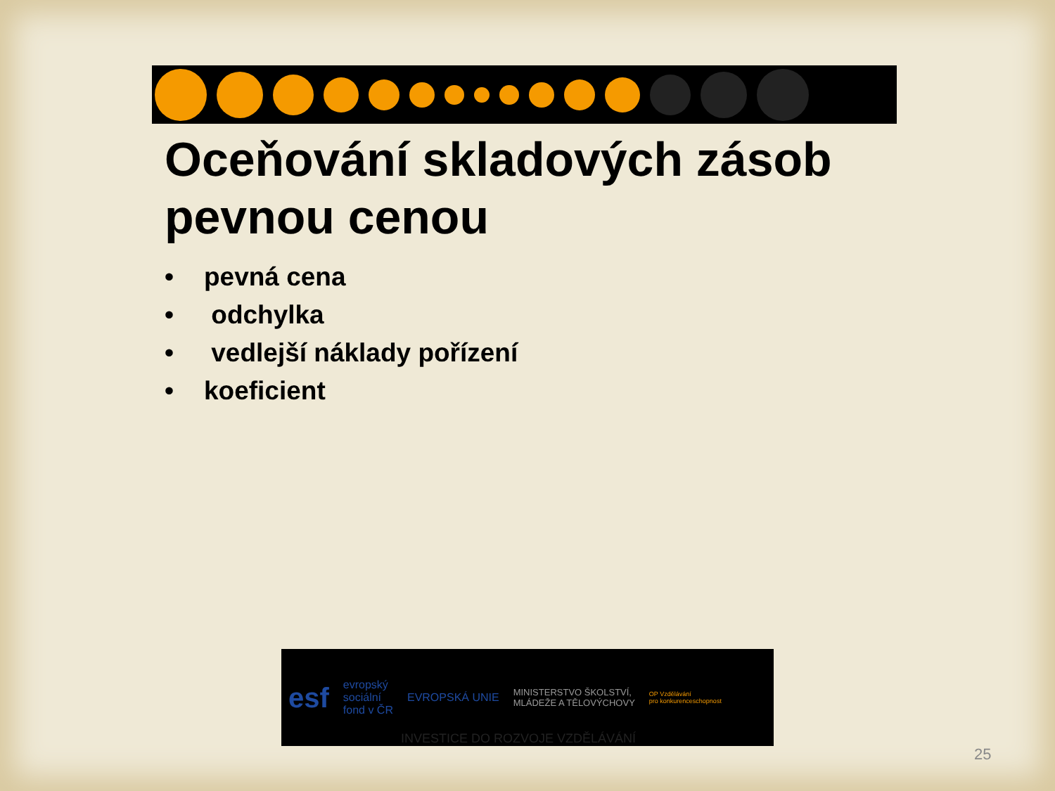Oceňování skladových zásob
pevnou cenou
• pevná cena
• odchylka
• vedlejší náklady pořízení
• koeficient
esf
evropský
sociální
fond v ČR
EVROPSKÁ UNIE
MINISTERSTVO ŠKOLSTVÍ,
MLÁDEŽE A TĚLOVÝCHOVY
OP Vzdělávání
pro konkurenceschopnost
INVESTICE DO ROZVOJE VZDĚLÁVÁNÍ
25